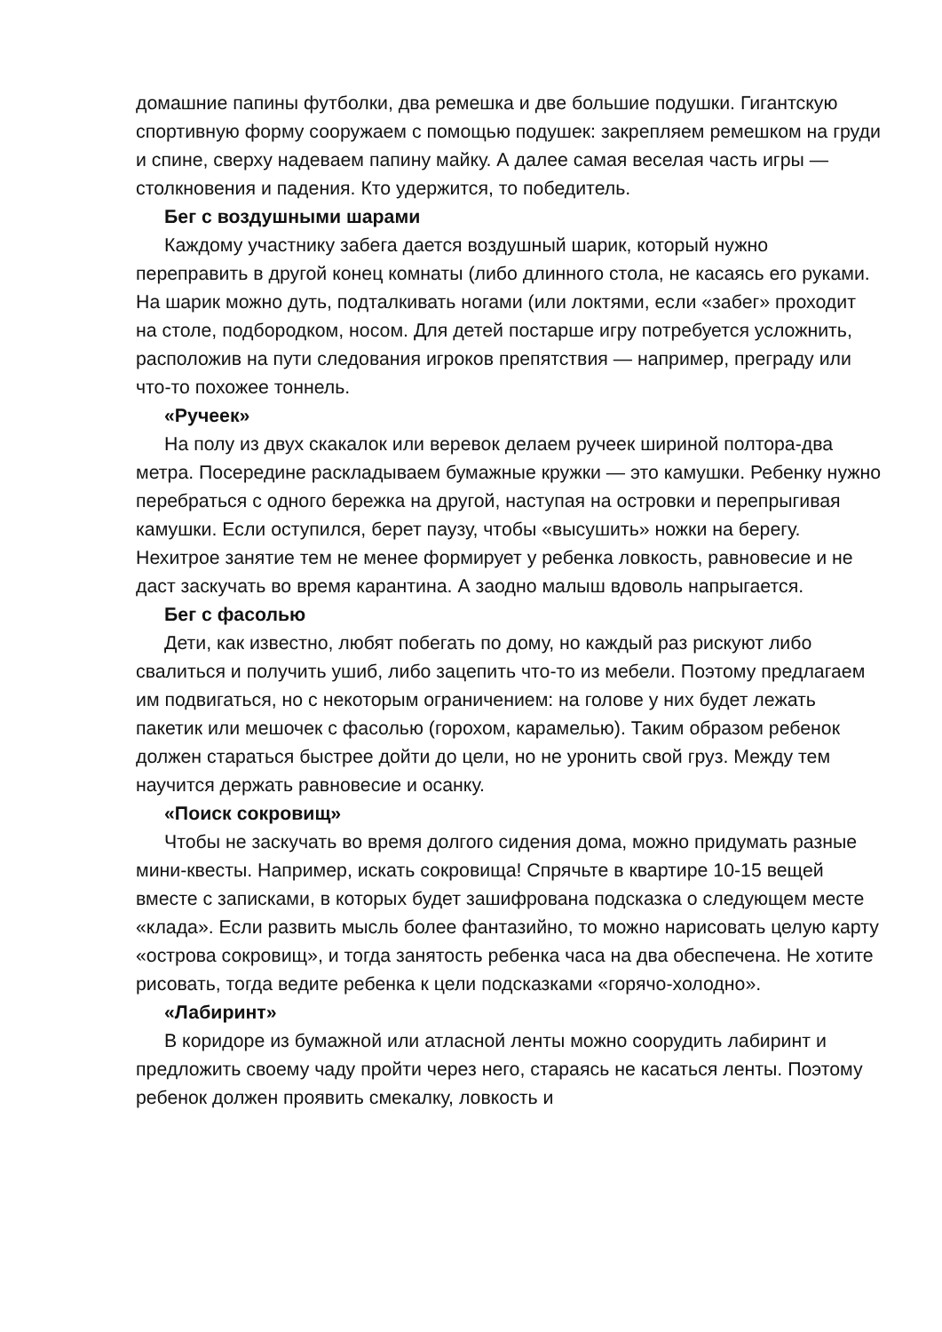домашние папины футболки, два ремешка и две большие подушки. Гигантскую спортивную форму сооружаем с помощью подушек: закрепляем ремешком на груди и спине, сверху надеваем папину майку. А далее самая веселая часть игры — столкновения и падения. Кто удержится, то победитель.
Бег с воздушными шарами
Каждому участнику забега дается воздушный шарик, который нужно переправить в другой конец комнаты (либо длинного стола, не касаясь его руками. На шарик можно дуть, подталкивать ногами (или локтями, если «забег» проходит на столе, подбородком, носом. Для детей постарше игру потребуется усложнить, расположив на пути следования игроков препятствия — например, преграду или что-то похожее тоннель.
«Ручеек»
На полу из двух скакалок или веревок делаем ручеек шириной полтора-два метра. Посередине раскладываем бумажные кружки — это камушки. Ребенку нужно перебраться с одного бережка на другой, наступая на островки и перепрыгивая камушки. Если оступился, берет паузу, чтобы «высушить» ножки на берегу. Нехитрое занятие тем не менее формирует у ребенка ловкость, равновесие и не даст заскучать во время карантина. А заодно малыш вдоволь напрыгается.
Бег с фасолью
Дети, как известно, любят побегать по дому, но каждый раз рискуют либо свалиться и получить ушиб, либо зацепить что-то из мебели. Поэтому предлагаем им подвигаться, но с некоторым ограничением: на голове у них будет лежать пакетик или мешочек с фасолью (горохом, карамелью). Таким образом ребенок должен стараться быстрее дойти до цели, но не уронить свой груз. Между тем научится держать равновесие и осанку.
«Поиск сокровищ»
Чтобы не заскучать во время долгого сидения дома, можно придумать разные мини-квесты. Например, искать сокровища! Спрячьте в квартире 10-15 вещей вместе с записками, в которых будет зашифрована подсказка о следующем месте «клада». Если развить мысль более фантазийно, то можно нарисовать целую карту «острова сокровищ», и тогда занятость ребенка часа на два обеспечена. Не хотите рисовать, тогда ведите ребенка к цели подсказками «горячо-холодно».
«Лабиринт»
В коридоре из бумажной или атласной ленты можно соорудить лабиринт и предложить своему чаду пройти через него, стараясь не касаться ленты. Поэтому ребенок должен проявить смекалку, ловкость и